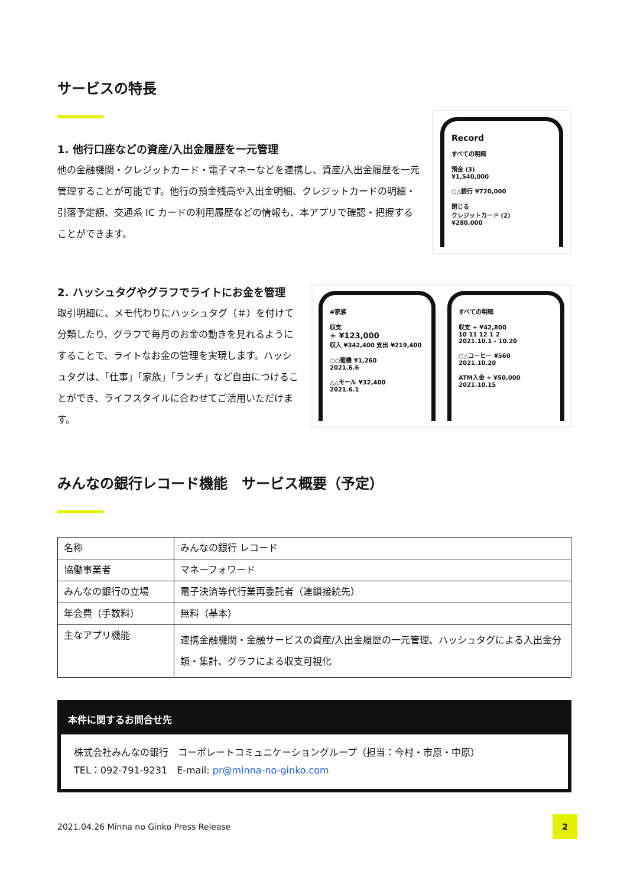サービスの特長
1. 他行口座などの資産/入出金履歴を一元管理
他の金融機関・クレジットカード・電子マネーなどを連携し、資産/入出金履歴を一元管理することが可能です。他行の預金残高や入出金明細、クレジットカードの明細・引落予定額、交通系 IC カードの利用履歴などの情報も、本アプリで確認・把握することができます。
Record
すべての明細
預金 (3)
¥1,540,000
○△銀行 ¥720,000
閉じる
クレジットカード (2)
¥280,000
2. ハッシュタグやグラフでライトにお金を管理
取引明細に、メモ代わりにハッシュタグ（＃）を付けて分類したり、グラフで毎月のお金の動きを見れるようにすることで、ライトなお金の管理を実現します。ハッシュタグは、「仕事」「家族」「ランチ」など自由につけることができ、ライフスタイルに合わせてご活用いただけます。
#家族
収支
+ ¥123,000
収入 ¥342,400 支出 ¥219,400
○○電機 ¥1,260
2021.6.6
△△モール ¥32,400
2021.6.1
すべての明細
収支 + ¥42,800
10 11 12 1 2
2021.10.1 - 10.20
○△コーヒー ¥560
2021.10.20
ATM入金 + ¥50,000
2021.10.15
みんなの銀行レコード機能　サービス概要（予定）
| 名称 | みんなの銀行 レコード |
| 協働事業者 | マネーフォワード |
| みんなの銀行の立場 | 電子決済等代行業再委託者（連鎖接続先） |
| 年会費（手数料） | 無料（基本） |
| 主なアプリ機能 | 連携金融機関・金融サービスの資産/入出金履歴の一元管理、ハッシュタグによる入出金分類・集計、グラフによる収支可視化 |
本件に関するお問合せ先
株式会社みんなの銀行　コーポレートコミュニケーショングループ（担当：今村・市原・中原）
TEL：092-791-9231　E-mail: pr@minna-no-ginko.com
2021.04.26 Minna no Ginko Press Release
2